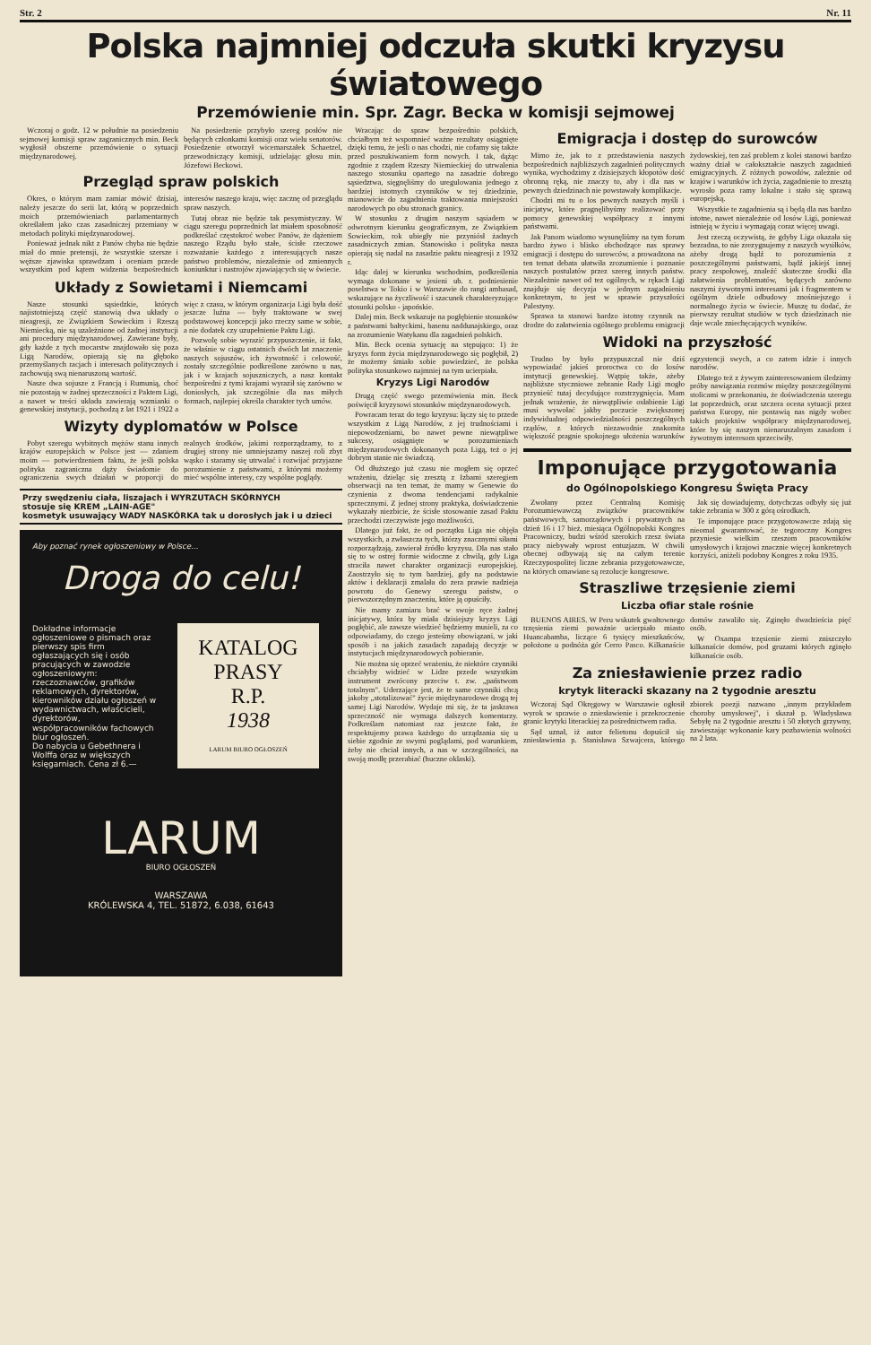Str. 2 Nr. 11
Polska najmniej odczuła skutki kryzysu światowego
Przemówienie min. Spr. Zagr. Becka w komisji sejmowej
Wczoraj o godz. 12 w południe na posiedzeniu sejmowej komisji spraw zagranicznych min. Beck wygłosił obszerne przemówienie o sytuacji międzynarodowej.
Na posiedzenie przybyło szereg posłów nie będących członkami komisji oraz wielu senatorów. Posiedzenie otworzył wicemarszałek Schaetzel, przewodniczący komisji, udzielając głosu min. Józefowi Beckowi.
Przegląd spraw polskich
Okres, o którym mam zamiar mówić dzisiaj, należy jeszcze do serii lat, którą w poprzednich moich przemówieniach parlamentarnych określałem jako czas zasadniczej przemiany w metodach polityki międzynarodowej.
Ponieważ jednak nikt z Panów chyba nie będzie miał do mnie pretensji, że wszystkie szersze i węższe zjawiska sprawdzam i oceniam przede wszystkim pod kątem widzenia bezpośrednich interesów naszego kraju, więc zacznę od przeglądu spraw naszych.
Tutaj obraz nie będzie tak pesymistyczny. W ciągu szeregu poprzednich lat miałem sposobność podkreślać częstokroć wobec Panów, że dążeniem naszego Rządu było stałe, ścisłe rzeczowe rozważanie każdego z interesujących nasze państwo problemów, niezależnie od zmiennych koniunktur i nastrojów zjawiających się w świecie.
Układy z Sowietami i Niemcami
Nasze stosunki sąsiedzkie, których najistotniejszą część stanowią dwa układy o nieagresji, ze Związkiem Sowieckim i Rzeszą Niemiecką, nie są uzależnione od żadnej instytucji ani procedury międzynarodowej. Zawierane były, gdy każde z tych mocarstw znajdowało się poza Ligą Narodów, opierają się na głęboko przemyślanych racjach i interesach politycznych i zachowują swą nienaruszoną wartość.
Nasze dwa sojusze z Francją i Rumunią, choć nie pozostają w żadnej sprzeczności z Paktem Ligi, a nawet w treści układu zawierają wzmianki o genewskiej instytucji, pochodzą z lat 1921 i 1922 a więc z czasu, w którym organizacja Ligi była dość jeszcze luźna — były traktowane w swej podstawowej koncepcji jako rzeczy same w sobie, a nie dodatek czy uzupełnienie Paktu Ligi.
Pozwolę sobie wyrazić przypuszczenie, iż fakt, że właśnie w ciągu ostatnich dwóch lat znaczenie naszych sojuszów, ich żywotność i celowość, zostały szczególnie podkreślone zarówno u nas, jak i w krajach sojuszniczych, a nasz kontakt bezpośredni z tymi krajami wyraził się zarówno w doniosłych, jak szczególnie dla nas miłych formach, najlepiej określa charakter tych umów.
Wizyty dyplomatów w Polsce
Pobyt szeregu wybitnych mężów stanu innych krajów europejskich w Polsce jest — zdaniem moim — potwierdzeniem faktu, że jeśli polska polityka zagraniczna dąży świadomie do ograniczenia swych działań w proporcji do realnych środków, jakimi rozporządzamy, to z drugiej strony nie umniejszamy naszej roli zbyt wąsko i staramy się utrwalać i rozwijać przyjazne porozumienie z państwami, z którymi możemy mieć wspólne interesy, czy wspólne poglądy.
Przy swędzeniu ciała, liszajach i WYRZUTACH SKÓRNYCH
stosuje się KREM „LAIN-AGE"
kosmetyk usuwający WADY NASKÓRKA tak u dorosłych jak i u dzieci
Aby poznać rynek ogłoszeniowy w Polsce...
Droga do celu!
Dokładne informacje ogłoszeniowe o pismach oraz pierwszy spis firm ogłaszających się i osób pracujących w zawodzie ogłoszeniowym: rzeczoznawców, grafików reklamowych, dyrektorów, kierowników działu ogłoszeń w wydawnictwach, właścicieli, dyrektorów, współpracowników fachowych biur ogłoszeń.
Do nabycia u Gebethnera i Wolffa oraz w większych księgarniach. Cena zł 6.—
KATALOG
PRASY
R.P.
1938
LARUM BIURO OGŁOSZEŃ
LARUM
BIURO OGŁOSZEŃ
WARSZAWA
KRÓLEWSKA 4, TEL. 51872, 6.038, 61643
Wracając do spraw bezpośrednio polskich, chciałbym też wspomnieć ważne rezultaty osiągnięte dzięki temu, że jeśli o nas chodzi, nie cofamy się także przed poszukiwaniem form nowych. I tak, dążąc zgodnie z rządem Rzeszy Niemieckiej do utrwalenia naszego stosunku opartego na zasadzie dobrego sąsiedztwa, sięgnęliśmy do uregulowania jednego z bardziej istotnych czynników w tej dziedzinie, mianowicie do zagadnienia traktowania mniejszości narodowych po obu stronach granicy.
W stosunku z drugim naszym sąsiadem w odwrotnym kierunku geograficznym, ze Związkiem Sowieckim, rok ubiegły nie przyniósł żadnych zasadniczych zmian. Stanowisko i polityka nasza opierają się nadal na zasadzie paktu nieagresji z 1932 r.
Idąc dalej w kierunku wschodnim, podkreślenia wymaga dokonane w jesieni ub. r. podniesienie poselstwa w Tokio i w Warszawie do rangi ambasad, wskazujące na życzliwość i szacunek charakteryzujące stosunki polsko - japońskie.
Dalej min. Beck wskazuje na pogłębienie stosunków z państwami bałtyckimi, basenu naddunajskiego, oraz na zrozumienie Watykanu dla zagadnień polskich.
Min. Beck ocenia sytuację na stępująco: 1) że kryzys form życia międzynarodowego się pogłębił, 2) że możemy śmiało sobie powiedzieć, że polska polityka stosunkowo najmniej na tym ucierpiała.
Kryzys Ligi Narodów
Drugą część swego przemówienia min. Beck poświęcił kryzysowi stosunków międzynarodowych.
Powracam teraz do tego kryzysu: łączy się to przede wszystkim z Ligą Narodów, z jej trudnościami i niepowodzeniami, bo nawet pewne niewątpliwe sukcesy, osiągnięte w porozumieniach międzynarodowych dokonanych poza Ligą, też o jej dobrym stanie nie świadczą.
Od dłuższego już czasu nie mogłem się oprzeć wrażeniu, dzieląc się zresztą z Izbami szeregiem obserwacji na ten temat, że mamy w Genewie do czynienia z dwoma tendencjami radykalnie sprzecznymi. Z jednej strony praktyka, doświadczenie wykazały niezbicie, że ścisłe stosowanie zasad Paktu przechodzi rzeczywiste jego możliwości.
Dlatego już fakt, że od początku Liga nie objęła wszystkich, a zwłaszcza tych, którzy znacznymi siłami rozporządzają, zawierał źródło kryzysu. Dla nas stało się to w ostrej formie widoczne z chwilą, gdy Liga straciła nawet charakter organizacji europejskiej. Zaostrzyło się to tym bardziej, gdy na podstawie aktów i deklaracji zmalała do zera prawie nadzieja powrotu do Genewy szeregu państw, o pierwszorzędnym znaczeniu, które ją opuściły.
Nie mamy zamiaru brać w swoje ręce żadnej inicjatywy, która by miała dzisiejszy kryzys Ligi pogłębić, ale zawsze wiedzieć będziemy musieli, za co odpowiadamy, do czego jesteśmy obowiązani, w jaki sposób i na jakich zasadach zapadają decyzje w instytucjach międzynarodowych pobieranie.
Nie można się oprzeć wrażeniu, że niektóre czynniki chciałyby widzieć w Lidze przede wszystkim instrument zwrócony przeciw t. zw. „państwom totalnym". Uderzające jest, że te same czynniki chcą jakoby „stotalizować" życie międzynarodowe drogą tej samej Ligi Narodów. Wydaje mi się, że ta jaskrawa sprzeczność nie wymaga dalszych komentarzy. Podkreślam natomiast raz jeszcze fakt, że respektujemy prawa każdego do urządzania się u siebie zgodnie ze swymi poglądami, pod warunkiem, żeby nie chciał innych, a nas w szczególności, na swoją modłę przerabiać (huczne oklaski).
Emigracja i dostęp do surowców
Mimo że, jak to z przedstawienia naszych bezpośrednich najbliższych zagadnień politycznych wynika, wychodzimy z dzisiejszych kłopotów dość obronną ręką, nie znaczy to, aby i dla nas w pewnych dziedzinach nie powstawały komplikacje.
Chodzi mi tu o los pewnych naszych myśli i inicjatyw, które pragnęlibyśmy realizować przy pomocy genewskiej współpracy z innymi państwami.
Jak Panom wiadomo wysunęliśmy na tym forum bardzo żywo i blisko obchodzące nas sprawy emigracji i dostępu do surowców, a prowadzona na ten temat debata ułatwiła zrozumienie i poznanie naszych postulatów przez szereg innych państw. Niezależnie nawet od tez ogólnych, w rękach Ligi znajduje się decyzja w jednym zagadnieniu konkretnym, to jest w sprawie przyszłości Palestyny.
Sprawa ta stanowi bardzo istotny czynnik na drodze do załatwienia ogólnego problemu emigracji żydowskiej, ten zaś problem z kolei stanowi bardzo ważny dział w całokształcie naszych zagadnień emigracyjnych. Z różnych powodów, zależnie od krajów i warunków ich życia, zagadnienie to zresztą wyrosło poza ramy lokalne i stało się sprawą europejską.
Wszystkie te zagadnienia są i będą dla nas bardzo istotne, nawet niezależnie od losów Ligi, ponieważ istnieją w życiu i wymagają coraz więcej uwagi.
Jest rzeczą oczywistą, że gdyby Liga okazała się bezradna, to nie zrezygnujemy z naszych wysiłków, ażeby drogą bądź to porozumienia z poszczególnymi państwami, bądź jakiejś innej pracy zespołowej, znaleźć skuteczne środki dla załatwienia problematów, będących zarówno naszymi żywotnymi interesami jak i fragmentem w ogólnym dziele odbudowy znośniejszego i normalnego życia w świecie. Muszę tu dodać, że pierwszy rezultat studiów w tych dziedzinach nie daje wcale zniechęcających wyników.
Widoki na przyszłość
Trudno by było przypuszczal nie dziś wypowiadać jakieś proroctwa co do losów instytucji genewskiej. Wątpię także, ażeby najbliższe styczniowe zebranie Rady Ligi mogło przynieść tutaj decydujące rozstrzygnięcia. Mam jednak wrażenie, że niewątpliwie osłabienie Ligi musi wywołać jakby poczucie zwiększonej indywidualnej odpowiedzialności poszczególnych rządów, z których niezawodnie znakomita większość pragnie spokojnego ułożenia warunków egzystencji swych, a co zatem idzie i innych narodów.
Dlatego też z żywym zainteresowaniem śledzimy próby nawiązania rozmów między poszczególnymi stolicami w przekonaniu, że doświadczenia szeregu lat poprzednich, oraz szczera ocena sytuacji przez państwa Europy, nie postawią nas nigdy wobec takich projektów współpracy międzynarodowej, które by się naszym nienaruszalnym zasadom i żywotnym interesom sprzeciwiły.
Imponujące przygotowania
do Ogólnopolskiego Kongresu Święta Pracy
Zwołany przez Centralną Komisję Porozumiewawczą związków pracowników państwowych, samorządowych i prywatnych na dzień 16 i 17 bież. miesiąca Ogólnopolski Kongres Pracowniczy, budzi wśród szerokich rzesz świata pracy niebywały wprost entuzjazm. W chwili obecnej odbywają się na całym terenie Rzeczypospolitej liczne zebrania przygotowawcze, na których omawiane są rezolucje kongresowe.
Jak się dowiadujemy, dotychczas odbyły się już takie zebrania w 300 z górą ośrodkach.
Te imponujące prace przygotowawcze zdają się nieomal gwarantować, że tegoroczny Kongres przyniesie wielkim rzeszom pracowników umysłowych i krajowi znacznie więcej konkretnych korzyści, aniżeli podobny Kongres z roku 1935.
Straszliwe trzęsienie ziemi
Liczba ofiar stale rośnie
BUENOS AIRES. W Peru wskutek gwałtownego trzęsienia ziemi poważnie ucierpiało miasto Huancabamba, liczące 6 tysięcy mieszkańców, położone u podnóża gór Cerro Pasco. Kilkanaście domów zawaliło się. Zginęło dwadzieścia pięć osób.
W Oxampa trzęsienie ziemi zniszczyło kilkanaście domów, pod gruzami których zginęło kilkanaście osób.
Za zniesławienie przez radio
krytyk literacki skazany na 2 tygodnie aresztu
Wczoraj Sąd Okręgowy w Warszawie ogłosił wyrok w sprawie o zniesławienie i przekroczenie granic krytyki literackiej za pośrednictwem radia.
Sąd uznał, iż autor felietonu dopuścił się zniesławienia p. Stanisława Szwajcera, którego zbiorek poezji nazwano „innym przykładem choroby umysłowej", i skazał p. Władysława Sebyłę na 2 tygodnie aresztu i 50 złotych grzywny, zawieszając wykonanie kary pozbawienia wolności na 2 lata.